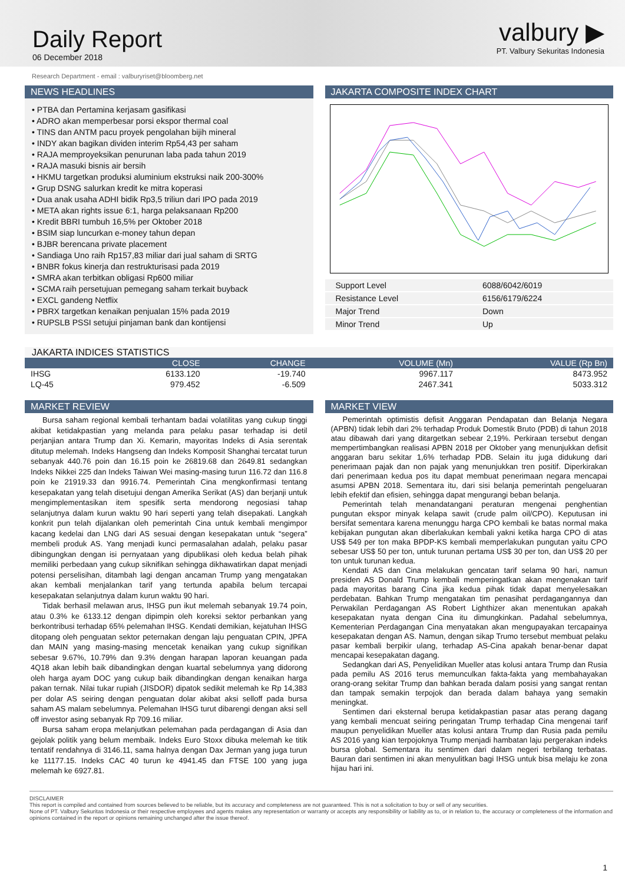Daily Report
06 December 2018
valbury ▶
PT. Valbury Sekuritas Indonesia
Research Department - email : valburyriset@bloomberg.net
NEWS HEADLINES
• PTBA dan Pertamina kerjasam gasifikasi
• ADRO akan memperbesar porsi ekspor thermal coal
• TINS dan ANTM pacu proyek pengolahan bijih mineral
• INDY akan bagikan dividen interim Rp54,43 per saham
• RAJA memproyeksikan penurunan laba pada tahun 2019
• RAJA masuki bisnis air bersih
• HKMU targetkan produksi aluminium ekstruksi naik 200-300%
• Grup DSNG salurkan kredit ke mitra koperasi
• Dua anak usaha ADHI bidik Rp3,5 triliun dari IPO pada 2019
• META akan rights issue 6:1, harga pelaksanaan Rp200
• Kredit BBRI tumbuh 16,5% per Oktober 2018
• BSIM siap luncurkan e-money tahun depan
• BJBR berencana private placement
• Sandiaga Uno raih Rp157,83 miliar dari jual saham di SRTG
• BNBR fokus kinerja dan restrukturisasi pada 2019
• SMRA akan terbitkan obligasi Rp600 miliar
• SCMA raih persetujuan pemegang saham terkait buyback
• EXCL gandeng Netflix
• PBRX targetkan kenaikan penjualan 15% pada 2019
• RUPSLB PSSI setujui pinjaman bank dan kontijensi
JAKARTA COMPOSITE INDEX CHART
| Support Level | 6088/6042/6019 |
| Resistance Level | 6156/6179/6224 |
| Major Trend | Down |
| Minor Trend | Up |
JAKARTA INDICES STATISTICS
| | CLOSE | CHANGE | VOLUME (Mn) | VALUE (Rp Bn) |
| --- | --- | --- | --- | --- |
| IHSG | 6133.120 | -19.740 | 9967.117 | 8473.952 |
| LQ-45 | 979.452 | -6.509 | 2467.341 | 5033.312 |
MARKET REVIEW
Bursa saham regional kembali terhantam badai volatilitas yang cukup tinggi akibat ketidakpastian yang melanda para pelaku pasar terhadap isi detil perjanjian antara Trump dan Xi. Kemarin, mayoritas Indeks di Asia serentak ditutup melemah. Indeks Hangseng dan Indeks Komposit Shanghai tercatat turun sebanyak 440.76 poin dan 16.15 poin ke 26819.68 dan 2649.81 sedangkan Indeks Nikkei 225 dan Indeks Taiwan Wei masing-masing turun 116.72 dan 116.8 poin ke 21919.33 dan 9916.74. Pemerintah Cina mengkonfirmasi tentang kesepakatan yang telah disetujui dengan Amerika Serikat (AS) dan berjanji untuk mengimplementasikan item spesifik serta mendorong negosiasi tahap selanjutnya dalam kurun waktu 90 hari seperti yang telah disepakati. Langkah konkrit pun telah dijalankan oleh pemerintah Cina untuk kembali mengimpor kacang kedelai dan LNG dari AS sesuai dengan kesepakatan untuk “segera” membeli produk AS. Yang menjadi kunci permasalahan adalah, pelaku pasar dibingungkan dengan isi pernyataan yang dipublikasi oleh kedua belah pihak memiliki perbedaan yang cukup siknifikan sehingga dikhawatirkan dapat menjadi potensi perselisihan, ditambah lagi dengan ancaman Trump yang mengatakan akan kembali menjalankan tarif yang tertunda apabila belum tercapai kesepakatan selanjutnya dalam kurun waktu 90 hari.
Tidak berhasil melawan arus, IHSG pun ikut melemah sebanyak 19.74 poin, atau 0.3% ke 6133.12 dengan dipimpin oleh koreksi sektor perbankan yang berkontribusi terhadap 65% pelemahan IHSG. Kendati demikian, kejatuhan IHSG ditopang oleh penguatan sektor peternakan dengan laju penguatan CPIN, JPFA dan MAIN yang masing-masing mencetak kenaikan yang cukup signifikan sebesar 9.67%, 10.79% dan 9.3% dengan harapan laporan keuangan pada 4Q18 akan lebih baik dibandingkan dengan kuartal sebelumnya yang didorong oleh harga ayam DOC yang cukup baik dibandingkan dengan kenaikan harga pakan ternak. Nilai tukar rupiah (JISDOR) dipatok sedikit melemah ke Rp 14,383 per dolar AS seiring dengan penguatan dolar akibat aksi selloff pada bursa saham AS malam sebelumnya. Pelemahan IHSG turut dibarengi dengan aksi sell off investor asing sebanyak Rp 709.16 miliar.
Bursa saham eropa melanjutkan pelemahan pada perdagangan di Asia dan gejolak politik yang belum membaik. Indeks Euro Stoxx dibuka melemah ke titik tentatif rendahnya di 3146.11, sama halnya dengan Dax Jerman yang juga turun ke 11177.15. Indeks CAC 40 turun ke 4941.45 dan FTSE 100 yang juga melemah ke 6927.81.
MARKET VIEW
Pemerintah optimistis defisit Anggaran Pendapatan dan Belanja Negara (APBN) tidak lebih dari 2% terhadap Produk Domestik Bruto (PDB) di tahun 2018 atau dibawah dari yang ditargetkan sebear 2,19%. Perkiraan tersebut dengan mempertimbangkan realisasi APBN 2018 per Oktober yang menunjukkan defisit anggaran baru sekitar 1,6% terhadap PDB. Selain itu juga didukung dari penerimaan pajak dan non pajak yang menunjukkan tren positif. Diperkirakan dari penerimaan kedua pos itu dapat membuat penerimaan negara mencapai asumsi APBN 2018. Sementara itu, dari sisi belanja pemerintah pengeluaran lebih efektif dan efisien, sehingga dapat mengurangi beban belanja.
Pemerintah telah menandatangani peraturan mengenai penghentian pungutan ekspor minyak kelapa sawit (crude palm oil/CPO). Keputusan ini bersifat sementara karena menunggu harga CPO kembali ke batas normal maka kebijakan pungutan akan diberlakukan kembali yakni ketika harga CPO di atas US$ 549 per ton maka BPDP-KS kembali memperlakukan pungutan yaitu CPO sebesar US$ 50 per ton, untuk turunan pertama US$ 30 per ton, dan US$ 20 per ton untuk turunan kedua.
Kendati AS dan Cina melakukan gencatan tarif selama 90 hari, namun presiden AS Donald Trump kembali memperingatkan akan mengenakan tarif pada mayoritas barang Cina jika kedua pihak tidak dapat menyelesaikan perdebatan. Bahkan Trump mengatakan tim penasihat perdagangannya dan Perwakilan Perdagangan AS Robert Lighthizer akan menentukan apakah kesepakatan nyata dengan Cina itu dimungkinkan. Padahal sebelumnya, Kementerian Perdagangan Cina menyatakan akan mengupayakan tercapainya kesepakatan dengan AS. Namun, dengan sikap Trumo tersebut membuat pelaku pasar kembali berpikir ulang, terhadap AS-Cina apakah benar-benar dapat mencapai kesepakatan dagang.
Sedangkan dari AS, Penyelidikan Mueller atas kolusi antara Trump dan Rusia pada pemilu AS 2016 terus memunculkan fakta-fakta yang membahayakan orang-orang sekitar Trump dan bahkan berada dalam posisi yang sangat rentan dan tampak semakin terpojok dan berada dalam bahaya yang semakin meningkat.
Sentimen dari eksternal berupa ketidakpastian pasar atas perang dagang yang kembali mencuat seiring peringatan Trump terhadap Cina mengenai tarif maupun penyelidikan Mueller atas kolusi antara Trump dan Rusia pada pemilu AS 2016 yang kian terpojoknya Trump menjadi hambatan laju pergerakan indeks bursa global. Sementara itu sentimen dari dalam negeri terbilang terbatas. Bauran dari sentimen ini akan menyulitkan bagi IHSG untuk bisa melaju ke zona hijau hari ini.
DISCLAIMER
This report is compiled and contained from sources believed to be reliable, but its accuracy and completeness are not guaranteed. This is not a solicitation to buy or sell of any securities.
None of PT. Valbury Sekuritas Indonesia or their respective employees and agents makes any representation or warranty or accepts any responsibility or liability as to, or in relation to, the accuracy or completeness of the information and opinions contained in the report or opinions remaining unchanged after the issue thereof.
1